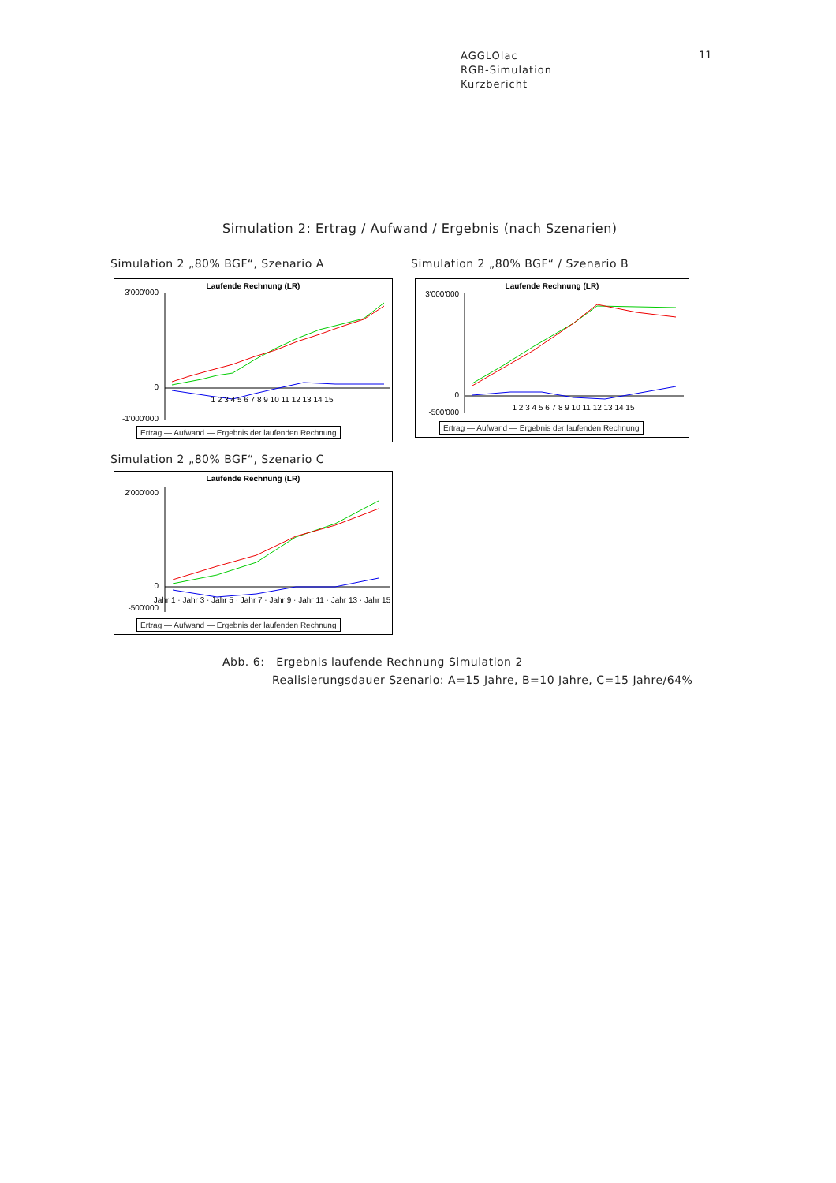AGGLOlac
RGB-Simulation
Kurzbericht
11
Simulation 2: Ertrag / Aufwand / Ergebnis (nach Szenarien)
Simulation 2 „80% BGF“, Szenario A
Simulation 2 „80% BGF“ / Szenario B
Simulation 2 „80% BGF“, Szenario C
Laufende Rechnung (LR)
3'000'000
0
-1'000'000
1 2 3 4 5 6 7 8 9 10 11 12 13 14 15
Ertrag — Aufwand — Ergebnis der laufenden Rechnung
Laufende Rechnung (LR)
3'000'000
0
-500'000
1 2 3 4 5 6 7 8 9 10 11 12 13 14 15
Ertrag — Aufwand — Ergebnis der laufenden Rechnung
Laufende Rechnung (LR)
2'000'000
0
-500'000
Jahr 1 · Jahr 3 · Jahr 5 · Jahr 7 · Jahr 9 · Jahr 11 · Jahr 13 · Jahr 15
Ertrag — Aufwand — Ergebnis der laufenden Rechnung
Abb. 6: Ergebnis laufende Rechnung Simulation 2
Realisierungsdauer Szenario: A=15 Jahre, B=10 Jahre, C=15 Jahre/64%